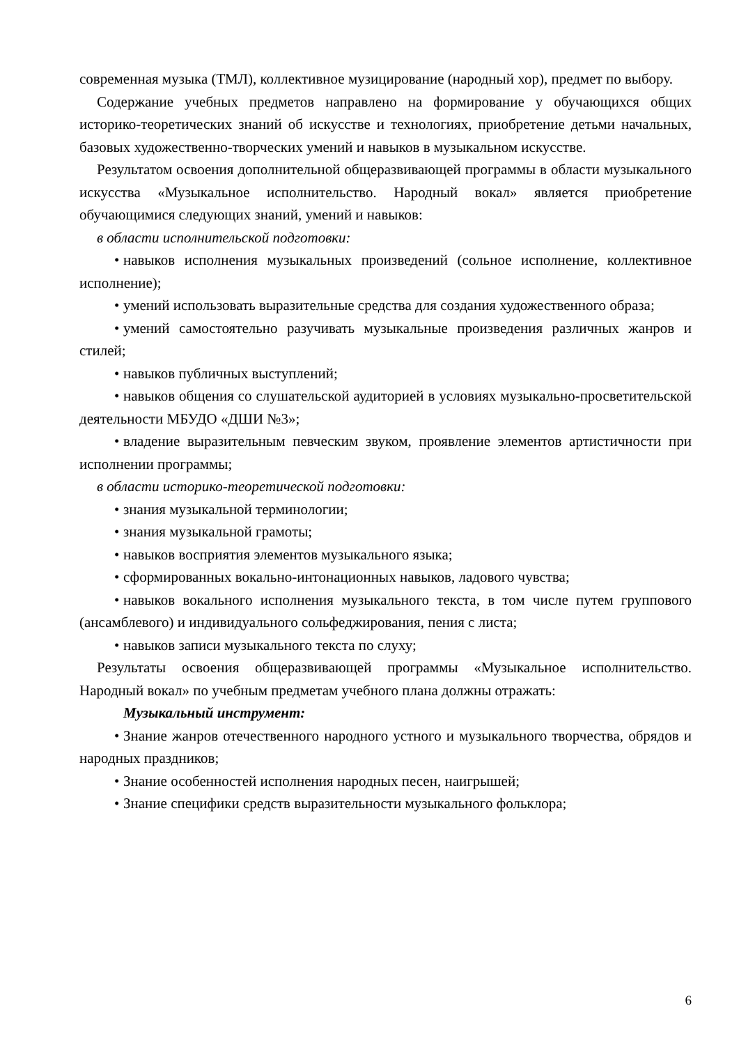современная музыка (ТМЛ), коллективное музицирование (народный хор), предмет по выбору.
Содержание учебных предметов направлено на формирование у обучающихся общих историко-теоретических знаний об искусстве и технологиях, приобретение детьми начальных, базовых художественно-творческих умений и навыков в музыкальном искусстве.
Результатом освоения дополнительной общеразвивающей программы в области музыкального искусства «Музыкальное исполнительство. Народный вокал» является приобретение обучающимися следующих знаний, умений и навыков:
в области исполнительской подготовки:
• навыков исполнения музыкальных произведений (сольное исполнение, коллективное исполнение);
• умений использовать выразительные средства для создания художественного образа;
• умений самостоятельно разучивать музыкальные произведения различных жанров и стилей;
• навыков публичных выступлений;
• навыков общения со слушательской аудиторией в условиях музыкально-просветительской деятельности МБУДО «ДШИ №3»;
• владение выразительным певческим звуком, проявление элементов артистичности при исполнении программы;
в области историко-теоретической подготовки:
• знания музыкальной терминологии;
• знания музыкальной грамоты;
• навыков восприятия элементов музыкального языка;
• сформированных вокально-интонационных навыков, ладового чувства;
• навыков вокального исполнения музыкального текста, в том числе путем группового (ансамблевого) и индивидуального сольфеджирования, пения с листа;
• навыков записи музыкального текста по слуху;
Результаты освоения общеразвивающей программы «Музыкальное исполнительство. Народный вокал» по учебным предметам учебного плана должны отражать:
Музыкальный инструмент:
• Знание жанров отечественного народного устного и музыкального творчества, обрядов и народных праздников;
• Знание особенностей исполнения народных песен, наигрышей;
• Знание специфики средств выразительности музыкального фольклора;
6